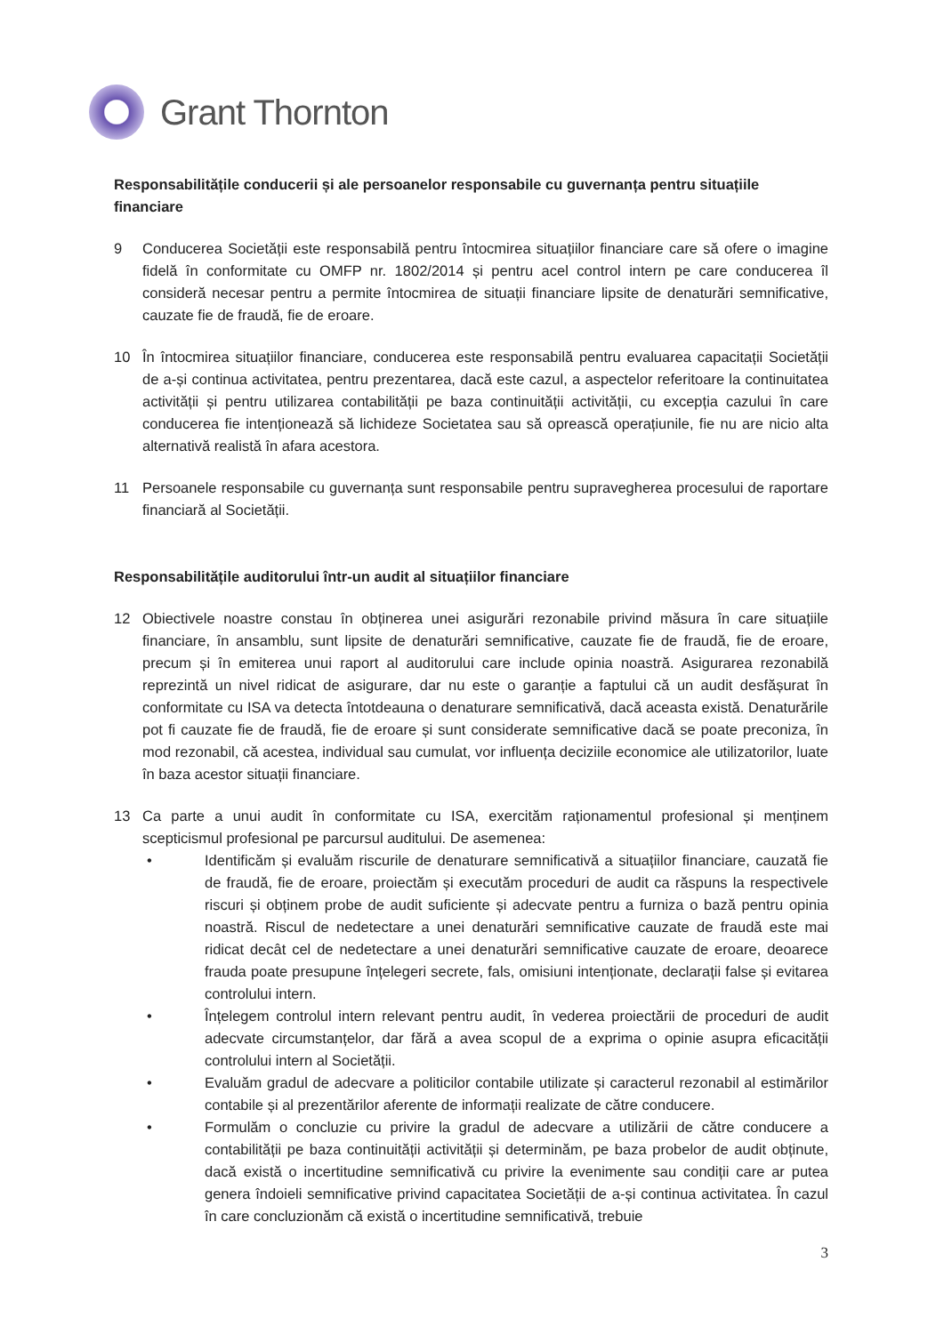Grant Thornton
Responsabilitățile conducerii și ale persoanelor responsabile cu guvernanța pentru situațiile financiare
9 Conducerea Societății este responsabilă pentru întocmirea situațiilor financiare care să ofere o imagine fidelă în conformitate cu OMFP nr. 1802/2014 și pentru acel control intern pe care conducerea îl consideră necesar pentru a permite întocmirea de situații financiare lipsite de denaturări semnificative, cauzate fie de fraudă, fie de eroare.
10 În întocmirea situațiilor financiare, conducerea este responsabilă pentru evaluarea capacitații Societății de a-și continua activitatea, pentru prezentarea, dacă este cazul, a aspectelor referitoare la continuitatea activității și pentru utilizarea contabilității pe baza continuității activității, cu excepția cazului în care conducerea fie intenționează să lichideze Societatea sau să oprească operațiunile, fie nu are nicio alta alternativă realistă în afara acestora.
11 Persoanele responsabile cu guvernanța sunt responsabile pentru supravegherea procesului de raportare financiară al Societății.
Responsabilitățile auditorului într-un audit al situațiilor financiare
12 Obiectivele noastre constau în obținerea unei asigurări rezonabile privind măsura în care situațiile financiare, în ansamblu, sunt lipsite de denaturări semnificative, cauzate fie de fraudă, fie de eroare, precum și în emiterea unui raport al auditorului care include opinia noastră. Asigurarea rezonabilă reprezintă un nivel ridicat de asigurare, dar nu este o garanție a faptului că un audit desfășurat în conformitate cu ISA va detecta întotdeauna o denaturare semnificativă, dacă aceasta există. Denaturările pot fi cauzate fie de fraudă, fie de eroare și sunt considerate semnificative dacă se poate preconiza, în mod rezonabil, că acestea, individual sau cumulat, vor influența deciziile economice ale utilizatorilor, luate în baza acestor situații financiare.
13 Ca parte a unui audit în conformitate cu ISA, exercităm raționamentul profesional și menținem scepticismul profesional pe parcursul auditului. De asemenea:
• Identificăm și evaluăm riscurile de denaturare semnificativă a situațiilor financiare, cauzată fie de fraudă, fie de eroare, proiectăm și executăm proceduri de audit ca răspuns la respectivele riscuri și obținem probe de audit suficiente și adecvate pentru a furniza o bază pentru opinia noastră. Riscul de nedetectare a unei denaturări semnificative cauzate de fraudă este mai ridicat decât cel de nedetectare a unei denaturări semnificative cauzate de eroare, deoarece frauda poate presupune înțelegeri secrete, fals, omisiuni intenționate, declarații false și evitarea controlului intern.
• Înțelegem controlul intern relevant pentru audit, în vederea proiectării de proceduri de audit adecvate circumstanțelor, dar fără a avea scopul de a exprima o opinie asupra eficacității controlului intern al Societății.
• Evaluăm gradul de adecvare a politicilor contabile utilizate și caracterul rezonabil al estimărilor contabile și al prezentărilor aferente de informații realizate de către conducere.
• Formulăm o concluzie cu privire la gradul de adecvare a utilizării de către conducere a contabilității pe baza continuității activității și determinăm, pe baza probelor de audit obținute, dacă există o incertitudine semnificativă cu privire la evenimente sau condiții care ar putea genera îndoieli semnificative privind capacitatea Societății de a-și continua activitatea. În cazul în care concluzionăm că există o incertitudine semnificativă, trebuie
3